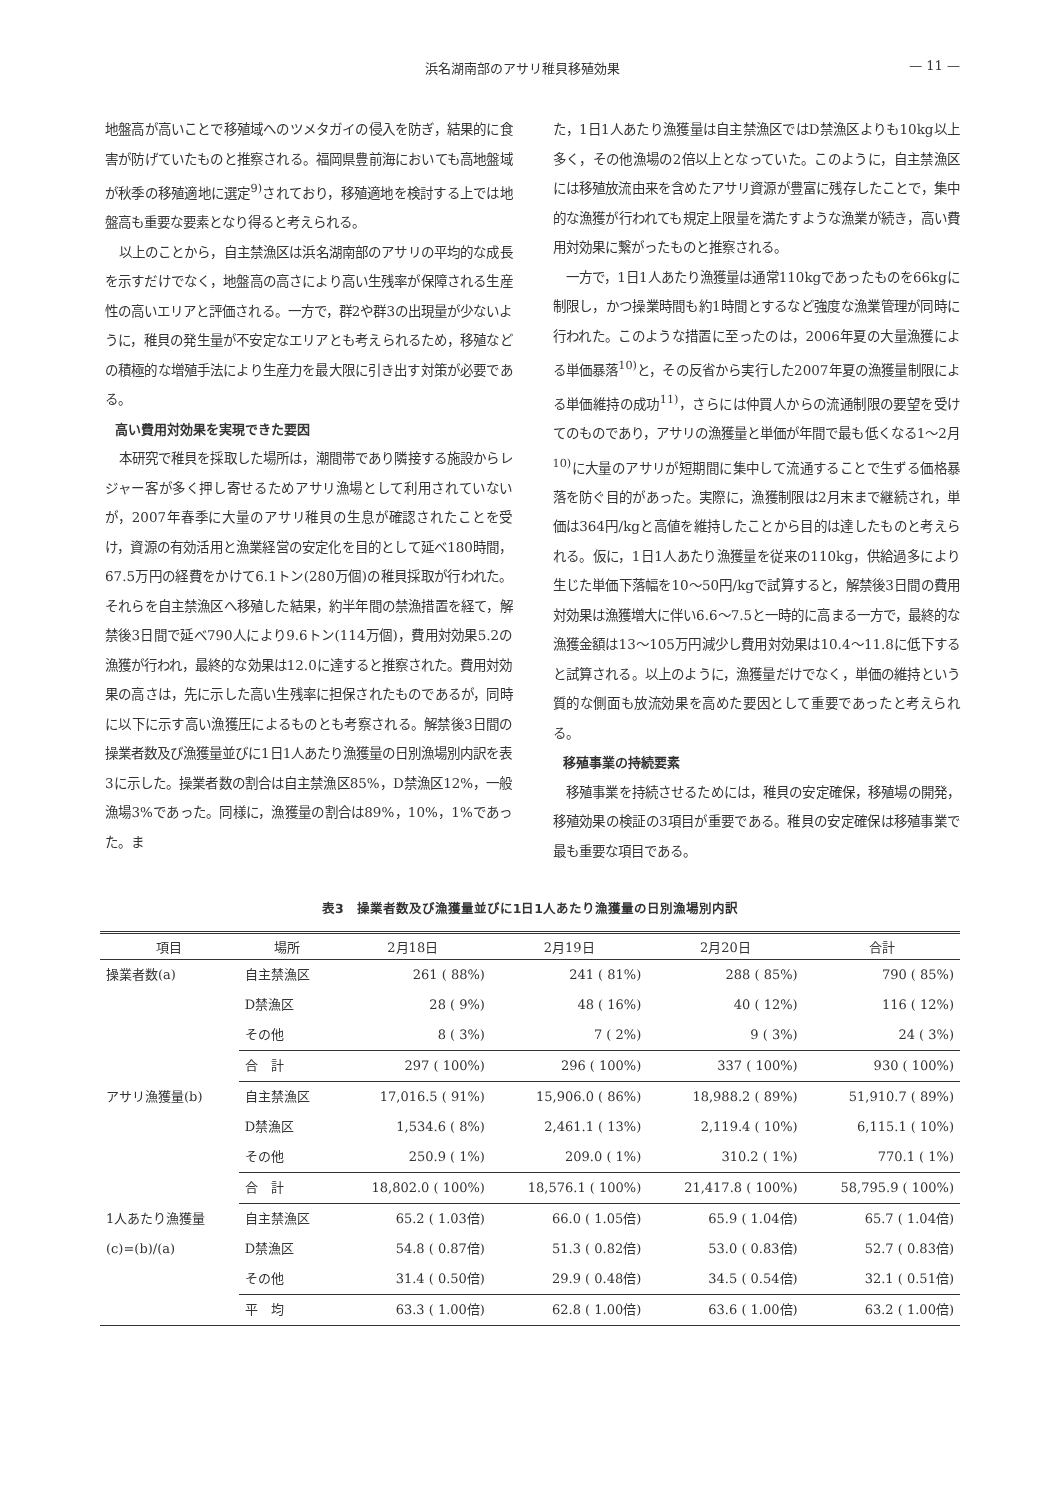浜名湖南部のアサリ稚貝移殖効果 — 11 —
地盤高が高いことで移殖域へのツメタガイの侵入を防ぎ，結果的に食害が防げていたものと推察される。福岡県豊前海においても高地盤域が秋季の移殖適地に選定<sup>9)</sup>されており，移殖適地を検討する上では地盤高も重要な要素となり得ると考えられる。
以上のことから，自主禁漁区は浜名湖南部のアサリの平均的な成長を示すだけでなく，地盤高の高さにより高い生残率が保障される生産性の高いエリアと評価される。一方で，群2や群3の出現量が少ないように，稚貝の発生量が不安定なエリアとも考えられるため，移殖などの積極的な増殖手法により生産力を最大限に引き出す対策が必要である。
高い費用対効果を実現できた要因
本研究で稚貝を採取した場所は，潮間帯であり隣接する施設からレジャー客が多く押し寄せるためアサリ漁場として利用されていないが，2007年春季に大量のアサリ稚貝の生息が確認されたことを受け，資源の有効活用と漁業経営の安定化を目的として延べ180時間，67.5万円の経費をかけて6.1トン(280万個)の稚貝採取が行われた。それらを自主禁漁区へ移殖した結果，約半年間の禁漁措置を経て，解禁後3日間で延べ790人により9.6トン(114万個)，費用対効果5.2の漁獲が行われ，最終的な効果は12.0に達すると推察された。費用対効果の高さは，先に示した高い生残率に担保されたものであるが，同時に以下に示す高い漁獲圧によるものとも考察される。解禁後3日間の操業者数及び漁獲量並びに1日1人あたり漁獲量の日別漁場別内訳を表3に示した。操業者数の割合は自主禁漁区85%，D禁漁区12%，一般漁場3%であった。同様に，漁獲量の割合は89%，10%，1%であった。ま
た，1日1人あたり漁獲量は自主禁漁区ではD禁漁区よりも10kg以上多く，その他漁場の2倍以上となっていた。このように，自主禁漁区には移殖放流由来を含めたアサリ資源が豊富に残存したことで，集中的な漁獲が行われても規定上限量を満たすような漁業が続き，高い費用対効果に繋がったものと推察される。
一方で，1日1人あたり漁獲量は通常110kgであったものを66kgに制限し，かつ操業時間も約1時間とするなど強度な漁業管理が同時に行われた。このような措置に至ったのは，2006年夏の大量漁獲による単価暴落<sup>10)</sup>と，その反省から実行した2007年夏の漁獲量制限による単価維持の成功<sup>11)</sup>，さらには仲買人からの流通制限の要望を受けてのものであり，アサリの漁獲量と単価が年間で最も低くなる1〜2月<sup>10)</sup>に大量のアサリが短期間に集中して流通することで生ずる価格暴落を防ぐ目的があった。実際に，漁獲制限は2月末まで継続され，単価は364円/kgと高値を維持したことから目的は達したものと考えられる。仮に，1日1人あたり漁獲量を従来の110kg，供給過多により生じた単価下落幅を10〜50円/kgで試算すると，解禁後3日間の費用対効果は漁獲増大に伴い6.6〜7.5と一時的に高まる一方で，最終的な漁獲金額は13〜105万円減少し費用対効果は10.4〜11.8に低下すると試算される。以上のように，漁獲量だけでなく，単価の維持という質的な側面も放流効果を高めた要因として重要であったと考えられる。
移殖事業の持続要素
移殖事業を持続させるためには，稚貝の安定確保，移殖場の開発，移殖効果の検証の3項目が重要である。稚貝の安定確保は移殖事業で最も重要な項目である。
表3　操業者数及び漁獲量並びに1日1人あたり漁獲量の日別漁場別内訳
| 項目 | 場所 | 2月18日 | 2月19日 | 2月20日 | 合計 |
| --- | --- | --- | --- | --- | --- |
| 操業者数(a) | 自主禁漁区 | 261 ( 88%) | 241 ( 81%) | 288 ( 85%) | 790 ( 85%) |
| | D禁漁区 | 28 ( 9%) | 48 ( 16%) | 40 ( 12%) | 116 ( 12%) |
| | その他 | 8 ( 3%) | 7 ( 2%) | 9 ( 3%) | 24 ( 3%) |
| | 合 計 | 297 ( 100%) | 296 ( 100%) | 337 ( 100%) | 930 ( 100%) |
| アサリ漁獲量(b) | 自主禁漁区 | 17,016.5 ( 91%) | 15,906.0 ( 86%) | 18,988.2 ( 89%) | 51,910.7 ( 89%) |
| | D禁漁区 | 1,534.6 ( 8%) | 2,461.1 ( 13%) | 2,119.4 ( 10%) | 6,115.1 ( 10%) |
| | その他 | 250.9 ( 1%) | 209.0 ( 1%) | 310.2 ( 1%) | 770.1 ( 1%) |
| | 合 計 | 18,802.0 ( 100%) | 18,576.1 ( 100%) | 21,417.8 ( 100%) | 58,795.9 ( 100%) |
| 1人あたり漁獲量 | 自主禁漁区 | 65.2 ( 1.03倍) | 66.0 ( 1.05倍) | 65.9 ( 1.04倍) | 65.7 ( 1.04倍) |
| (c)=(b)/(a) | D禁漁区 | 54.8 ( 0.87倍) | 51.3 ( 0.82倍) | 53.0 ( 0.83倍) | 52.7 ( 0.83倍) |
| | その他 | 31.4 ( 0.50倍) | 29.9 ( 0.48倍) | 34.5 ( 0.54倍) | 32.1 ( 0.51倍) |
| | 平 均 | 63.3 ( 1.00倍) | 62.8 ( 1.00倍) | 63.6 ( 1.00倍) | 63.2 ( 1.00倍) |